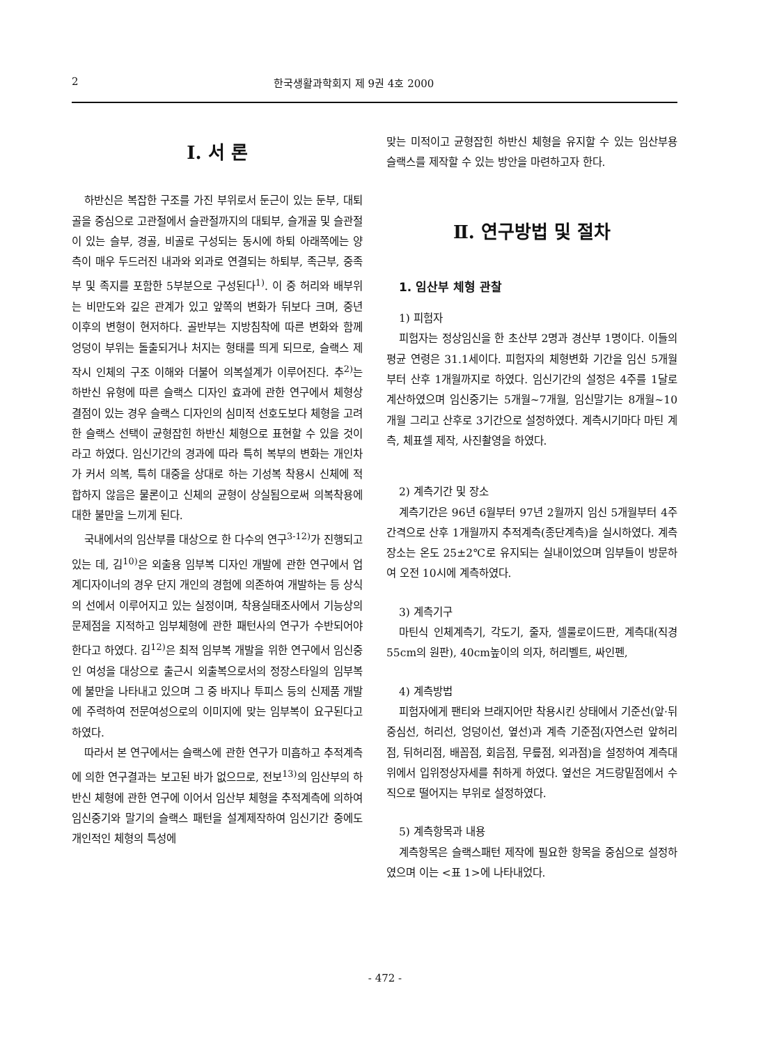2 한국생활과학회지 제 9권 4호 2000
Ⅰ. 서 론
하반신은 복잡한 구조를 가진 부위로서 둔근이 있는 둔부, 대퇴골을 중심으로 고관절에서 슬관절까지의 대퇴부, 슬개골 및 슬관절이 있는 슬부, 경골, 비골로 구성되는 동시에 하퇴 아래쪽에는 양측이 매우 두드러진 내과와 외과로 연결되는 하퇴부, 족근부, 중족부 및 족지를 포함한 5부분으로 구성된다<sup>1)</sup>. 이 중 허리와 배부위는 비만도와 깊은 관계가 있고 앞쪽의 변화가 뒤보다 크며, 중년 이후의 변형이 현저하다. 골반부는 지방침착에 따른 변화와 함께 엉덩이 부위는 돌출되거나 처지는 형태를 띄게 되므로, 슬랙스 제작시 인체의 구조 이해와 더불어 의복설계가 이루어진다. 추<sup>2)</sup>는 하반신 유형에 따른 슬랙스 디자인 효과에 관한 연구에서 체형상 결점이 있는 경우 슬랙스 디자인의 심미적 선호도보다 체형을 고려한 슬랙스 선택이 균형잡힌 하반신 체형으로 표현할 수 있을 것이라고 하였다. 임신기간의 경과에 따라 특히 복부의 변화는 개인차가 커서 의복, 특히 대중을 상대로 하는 기성복 착용시 신체에 적합하지 않음은 물론이고 신체의 균형이 상실됨으로써 의복착용에 대한 불만을 느끼게 된다.
국내에서의 임산부를 대상으로 한 다수의 연구<sup>3-12)</sup>가 진행되고 있는 데, 김<sup>10)</sup>은 외출용 임부복 디자인 개발에 관한 연구에서 업계디자이너의 경우 단지 개인의 경험에 의존하여 개발하는 등 상식의 선에서 이루어지고 있는 실정이며, 착용실태조사에서 기능상의 문제점을 지적하고 임부체형에 관한 패턴사의 연구가 수반되어야한다고 하였다. 김<sup>12)</sup>은 최적 임부복 개발을 위한 연구에서 임신중인 여성을 대상으로 출근시 외출복으로서의 정장스타일의 임부복에 불만을 나타내고 있으며 그 중 바지나 투피스 등의 신제품 개발에 주력하여 전문여성으로의 이미지에 맞는 임부복이 요구된다고 하였다.
따라서 본 연구에서는 슬랙스에 관한 연구가 미흡하고 추적계측에 의한 연구결과는 보고된 바가 없으므로, 전보<sup>13)</sup>의 임산부의 하반신 체형에 관한 연구에 이어서 임산부 체형을 추적계측에 의하여 임신중기와 말기의 슬랙스 패턴을 설계제작하여 임신기간 중에도 개인적인 체형의 특성에
맞는 미적이고 균형잡힌 하반신 체형을 유지할 수 있는 임산부용 슬랙스를 제작할 수 있는 방안을 마련하고자 한다.
Ⅱ. 연구방법 및 절차
1. 임산부 체형 관찰
1) 피험자
피험자는 정상임신을 한 초산부 2명과 경산부 1명이다. 이들의 평균 연령은 31.1세이다. 피험자의 체형변화 기간을 임신 5개월부터 산후 1개월까지로 하였다. 임신기간의 설정은 4주를 1달로 계산하였으며 임신중기는 5개월~7개월, 임신말기는 8개월~10개월 그리고 산후로 3기간으로 설정하였다. 계측시기마다 마틴 계측, 체표셀 제작, 사진촬영을 하였다.
2) 계측기간 및 장소
계측기간은 96년 6월부터 97년 2월까지 임신 5개월부터 4주 간격으로 산후 1개월까지 추적계측(종단계측)을 실시하였다. 계측장소는 온도 25±2℃로 유지되는 실내이었으며 임부들이 방문하여 오전 10시에 계측하였다.
3) 계측기구
마틴식 인체계측기, 각도기, 줄자, 셀룰로이드판, 계측대(직경 55cm의 원판), 40cm높이의 의자, 허리벨트, 싸인펜,
4) 계측방법
피험자에게 팬티와 브래지어만 착용시킨 상태에서 기준선(앞·뒤중심선, 허리선, 엉덩이선, 옆선)과 계측 기준점(자연스런 앞허리점, 뒤허리점, 배꼽점, 회음점, 무릎점, 외과점)을 설정하여 계측대 위에서 입위정상자세를 취하게 하였다. 옆선은 겨드랑밑점에서 수직으로 떨어지는 부위로 설정하였다.
5) 계측항목과 내용
계측항목은 슬랙스패턴 제작에 필요한 항목을 중심으로 설정하였으며 이는 <표 1>에 나타내었다.
- 472 -